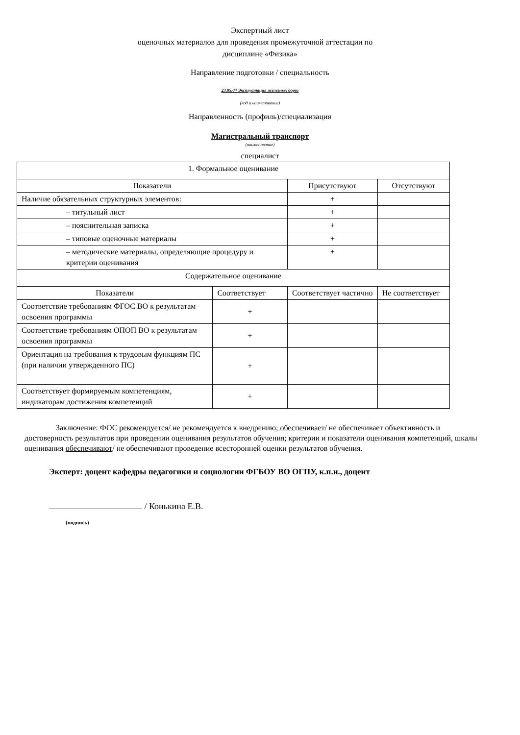Экспертный лист
оценочных материалов для проведения промежуточной аттестации по
дисциплине «Физика»
Направление подготовки / специальность
23.05.04 Эксплуатация железных дорог
(код и наименование)
Направленность (профиль)/специализация
Магистральный транспорт
(наименование)
специалист
| 1. Формальное оценивание | | | |
| Показатели | | Присутствуют | Отсутствуют |
| Наличие обязательных структурных элементов: | | + | |
| – титульный лист | | + | |
| – пояснительная записка | | + | |
| – типовые оценочные материалы | | + | |
| – методические материалы, определяющие процедуру и критерии оценивания | | + | |
| Содержательное оценивание | | | |
| Показатели | Соответствует | Соответствует частично | Не соответствует |
| Соответствие требованиям ФГОС ВО к результатам освоения программы | + | | |
| Соответствие требованиям ОПОП ВО к результатам освоения программы | + | | |
| Ориентация на требования к трудовым функциям ПС (при наличии утвержденного ПС) | + | | |
| Соответствует формируемым компетенциям, индикаторам достижения компетенций | + | | |
Заключение: ФОС рекомендуется/ не рекомендуется к внедрению; обеспечивает/ не обеспечивает объективность и достоверность результатов при проведении оценивания результатов обучения; критерии и показатели оценивания компетенций, шкалы оценивания обеспечивают/ не обеспечивают проведение всесторонней оценки результатов обучения.
Эксперт: доцент кафедры педагогики и социологии ФГБОУ ВО ОГПУ, к.п.н., доцент
/ Конькина Е.В.
(подпись)